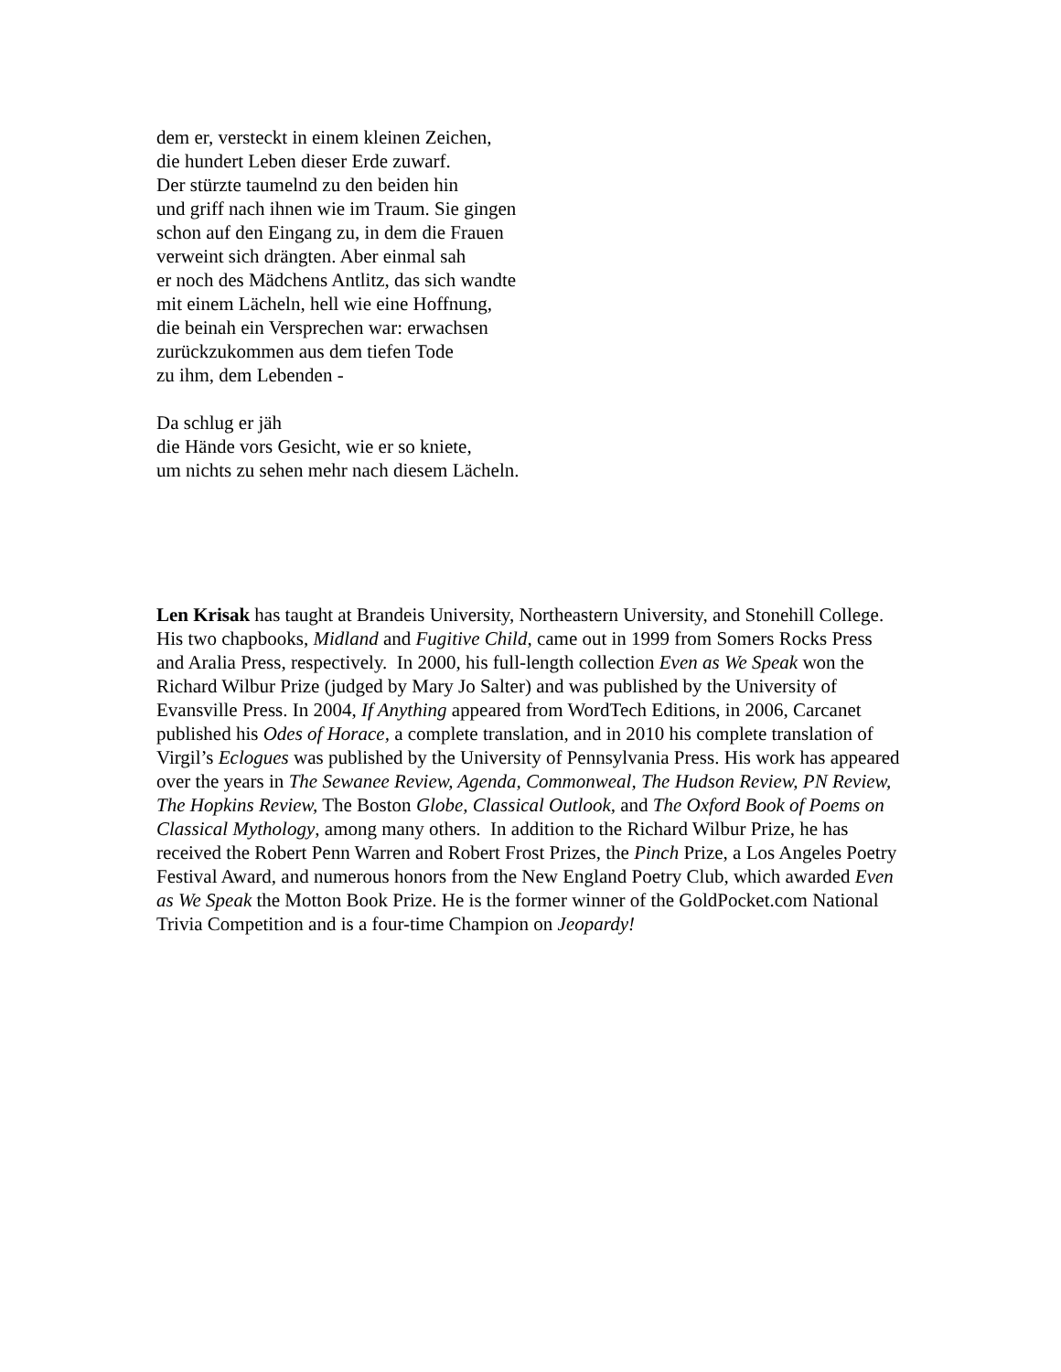dem er, versteckt in einem kleinen Zeichen,
die hundert Leben dieser Erde zuwarf.
Der stürzte taumelnd zu den beiden hin
und griff nach ihnen wie im Traum. Sie gingen
schon auf den Eingang zu, in dem die Frauen
verweint sich drängten. Aber einmal sah
er noch des Mädchens Antlitz, das sich wandte
mit einem Lächeln, hell wie eine Hoffnung,
die beinah ein Versprechen war: erwachsen
zurückzukommen aus dem tiefen Tode
zu ihm, dem Lebenden -
Da schlug er jäh
die Hände vors Gesicht, wie er so kniete,
um nichts zu sehen mehr nach diesem Lächeln.
Len Krisak has taught at Brandeis University, Northeastern University, and Stonehill College. His two chapbooks, Midland and Fugitive Child, came out in 1999 from Somers Rocks Press and Aralia Press, respectively. In 2000, his full-length collection Even as We Speak won the Richard Wilbur Prize (judged by Mary Jo Salter) and was published by the University of Evansville Press. In 2004, If Anything appeared from WordTech Editions, in 2006, Carcanet published his Odes of Horace, a complete translation, and in 2010 his complete translation of Virgil’s Eclogues was published by the University of Pennsylvania Press. His work has appeared over the years in The Sewanee Review, Agenda, Commonweal, The Hudson Review, PN Review, The Hopkins Review, The Boston Globe, Classical Outlook, and The Oxford Book of Poems on Classical Mythology, among many others. In addition to the Richard Wilbur Prize, he has received the Robert Penn Warren and Robert Frost Prizes, the Pinch Prize, a Los Angeles Poetry Festival Award, and numerous honors from the New England Poetry Club, which awarded Even as We Speak the Motton Book Prize. He is the former winner of the GoldPocket.com National Trivia Competition and is a four-time Champion on Jeopardy!